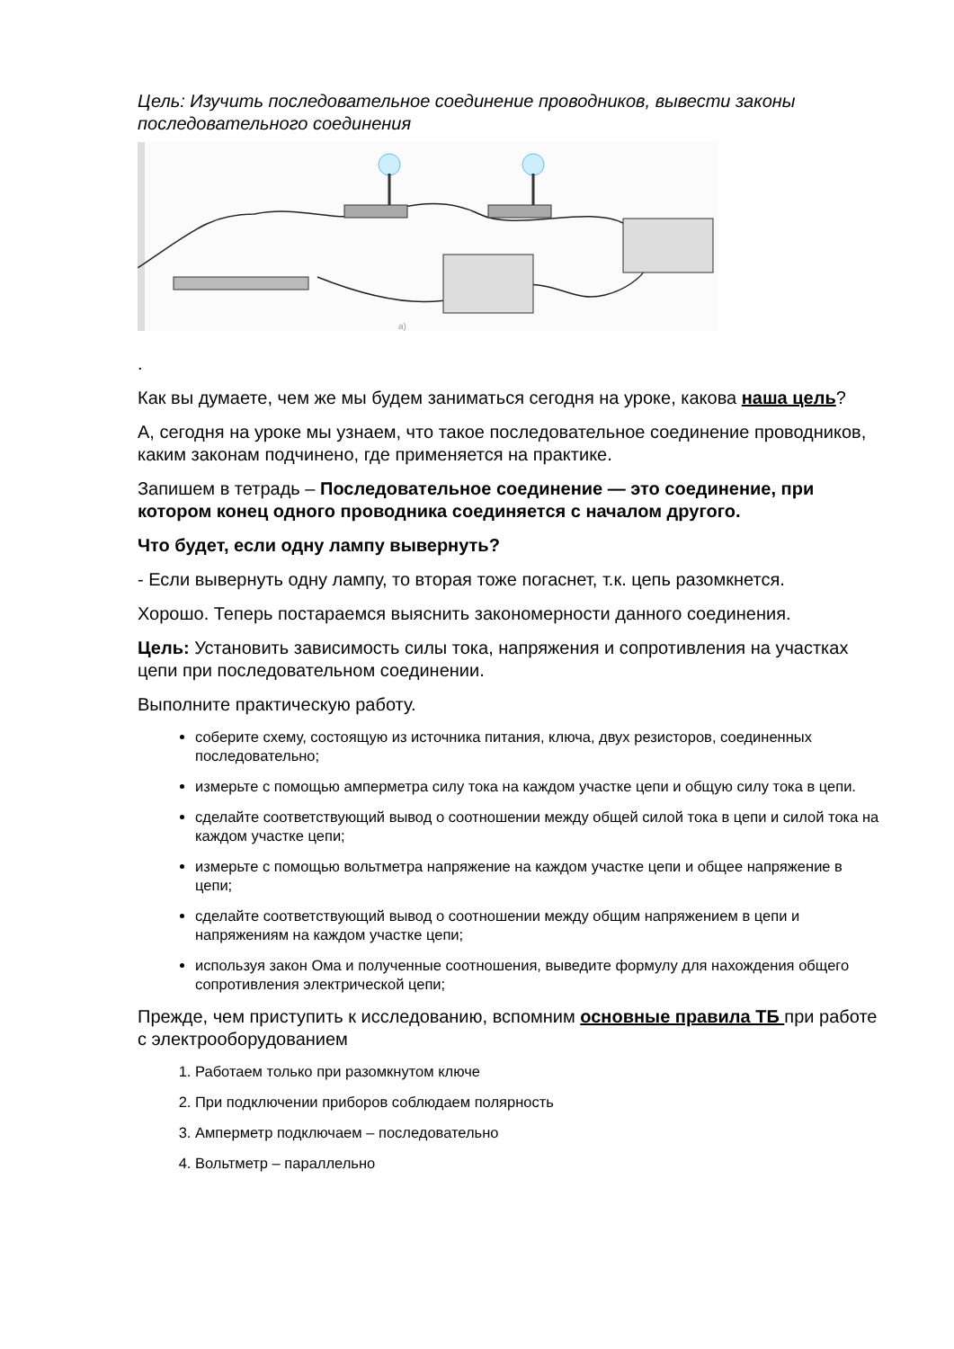Цель: Изучить последовательное соединение проводников, вывести законы последовательного соединения
а)
.
Как вы думаете, чем же мы будем заниматься сегодня на уроке, какова наша цель?
А, сегодня на уроке мы узнаем, что такое последовательное соединение проводников, каким законам подчинено, где применяется на практике.
Запишем в тетрадь – Последовательное соединение — это соединение, при котором конец одного проводника соединяется с началом другого.
Что будет, если одну лампу вывернуть?
- Если вывернуть одну лампу, то вторая тоже погаснет, т.к. цепь разомкнется.
Хорошо. Теперь постараемся выяснить закономерности данного соединения.
Цель: Установить зависимость силы тока, напряжения и сопротивления на участках цепи при последовательном соединении.
Выполните практическую работу.
соберите схему, состоящую из источника питания, ключа, двух резисторов, соединенных последовательно;
измерьте с помощью амперметра силу тока на каждом участке цепи и общую силу тока в цепи.
сделайте соответствующий вывод о соотношении между общей силой тока в цепи и силой тока на каждом участке цепи;
измерьте с помощью вольтметра напряжение на каждом участке цепи и общее напряжение в цепи;
сделайте соответствующий вывод о соотношении между общим напряжением в цепи и напряжениям на каждом участке цепи;
используя закон Ома и полученные соотношения, выведите формулу для нахождения общего сопротивления электрической цепи;
Прежде, чем приступить к исследованию, вспомним основные правила ТБ при работе с электрооборудованием
1. Работаем только при разомкнутом ключе
2. При подключении приборов соблюдаем полярность
3. Амперметр подключаем – последовательно
4. Вольтметр – параллельно